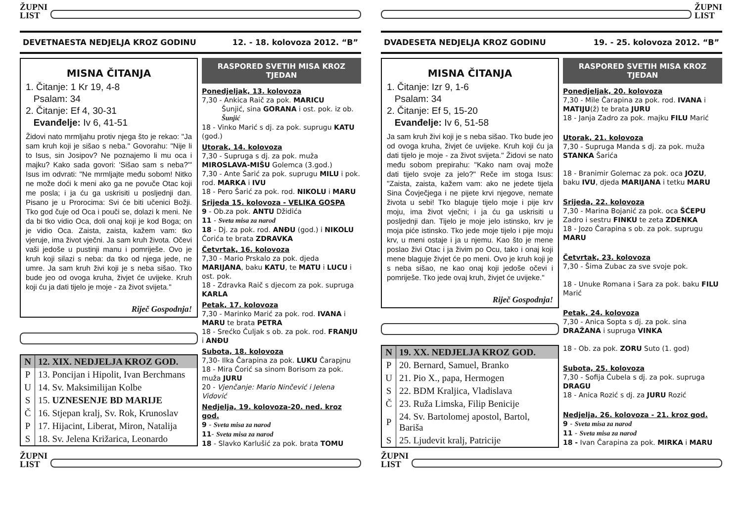ŽUPNI
LIST
DEVETNAESTA NEDJELJA KROZ GODINU 12. - 18. kolovoza 2012. “B”
MISNA ČITANJA
1. Čitanje: 1 Kr 19, 4-8
Psalam: 34
2. Čitanje: Ef 4, 30-31
Evanđelje: Iv 6, 41-51
Židovi nato mrmljahu protiv njega što je rekao: "Ja sam kruh koji je sišao s neba." Govorahu: "Nije li to Isus, sin Josipov? Ne poznajemo li mu oca i majku? Kako sada govori: 'Sišao sam s neba?'" Isus im odvrati: "Ne mrmljajte među sobom! Nitko ne može doći k meni ako ga ne povuče Otac koji me posla; i ja ću ga uskrisiti u posljednji dan. Pisano je u Prorocima: Svi će biti učenici Božji. Tko god čuje od Oca i pouči se, dolazi k meni. Ne da bi tko vidio Oca, doli onaj koji je kod Boga; on je vidio Oca. Zaista, zaista, kažem vam: tko vjeruje, ima život vječni. Ja sam kruh života. Očevi vaši jedoše u pustinji manu i pomriješe. Ovo je kruh koji silazi s neba: da tko od njega jede, ne umre. Ja sam kruh živi koji je s neba sišao. Tko bude jeo od ovoga kruha, živjet će uvijeke. Kruh koji ću ja dati tijelo je moje - za život svijeta."
Riječ Gospodnja!
| N | 12. XIX. NEDJELJA KROZ GOD. |
| P | 13. Poncijan i Hipolit, Ivan Berchmans |
| U | 14. Sv. Maksimilijan Kolbe |
| S | 15. UZNESENJE BD MARIJE |
| Č | 16. Stjepan kralj, Sv. Rok, Krunoslav |
| P | 17. Hijacint, Liberat, Miron, Natalija |
| S | 18. Sv. Jelena Križarica, Leonardo |
RASPORED SVETIH MISA KROZ TJEDAN
Ponedjeljak, 13. kolovoza
7,30 - Ankica Raič za pok. MARICU
Šunjić, sina GORANA i ost. pok. iz ob. Šunjić
18 - Vinko Marić s dj. za pok. suprugu KATU (god.)
Utorak, 14. kolovoza
7,30 - Supruga s dj. za pok. muža MIROSLAVA-MIŠU Golemca (3.god.)
7,30 - Ante Šarić za pok. suprugu MILU i pok. rod. MARKA i IVU
18 - Pero Šarić za pok. rod. NIKOLU i MARU
Srijeda 15. kolovoza - VELIKA GOSPA
9 - Ob.za pok. ANTU Džidića
11 - Sveta misa za narod
18 - Dj. za pok. rod. ANĐU (god.) i NIKOLU Ćorića te brata ZDRAVKA
Četvrtak, 16. kolovoza
7,30 - Mario Prskalo za pok. djeda MARIJANA, baku KATU, te MATU i LUCU i ost. pok.
18 - Zdravka Raič s djecom za pok. supruga KARLA
Petak, 17. kolovoza
7,30 - Marinko Marić za pok. rod. IVANA i MARU te brata PETRA
18 - Srećko Čuljak s ob. za pok. rod. FRANJU i ANĐU
Subota, 18. kolovoza
7,30- Ilka Čarapina za pok. LUKU Čarapjnu
18 - Mira Ćorić sa sinom Borisom za pok. muža JURU
20 - Vjenčanje: Mario Ninčević i Jelena Vidović
Nedjelja, 19. kolovoza-20. ned. kroz god.
9 - Sveta misa za narod
11- Sveta misa za narod
18 - Slavko Karlušić za pok. brata TOMU
ŽUPNI
LIST
ŽUPNI
LIST
DVADESETA NEDJELJA KROZ GODINU 19. - 25. kolovoza 2012. “B”
MISNA ČITANJA
1. Čitanje: Izr 9, 1-6
Psalam: 34
2. Čitanje: Ef 5, 15-20
Evanđelje: Iv 6, 51-58
Ja sam kruh živi koji je s neba sišao. Tko bude jeo od ovoga kruha, živjet će uvijeke. Kruh koji ću ja dati tijelo je moje - za život svijeta." Židovi se nato među sobom prepirahu: "Kako nam ovaj može dati tijelo svoje za jelo?" Reče im stoga Isus: "Zaista, zaista, kažem vam: ako ne jedete tijela Sina Čovječjega i ne pijete krvi njegove, nemate života u sebi! Tko blaguje tijelo moje i pije krv moju, ima život vječni; i ja ću ga uskrisiti u posljednji dan. Tijelo je moje jelo istinsko, krv je moja piće istinsko. Tko jede moje tijelo i pije moju krv, u meni ostaje i ja u njemu. Kao što je mene poslao živi Otac i ja živim po Ocu, tako i onaj koji mene blaguje živjet će po meni. Ovo je kruh koji je s neba sišao, ne kao onaj koji jedoše očevi i pomriješe. Tko jede ovaj kruh, živjet će uvijeke."
Riječ Gospodnja!
| N | 19. XX. NEDJELJA KROZ GOD. |
| P | 20. Bernard, Samuel, Branko |
| U | 21. Pio X., papa, Hermogen |
| S | 22. BDM Kraljica, Vladislava |
| Č | 23. Ruža Limska, Filip Benicije |
| P | 24. Sv. Bartolomej apostol, Bartol, Bariša |
| S | 25. Ljudevit kralj, Patricije |
RASPORED SVETIH MISA KROZ TJEDAN
Ponedjeljak, 20. kolovoza
7,30 - Mile Čarapina za pok. rod. IVANA i MATIJU(ž) te brata JURU
18 - Janja Zadro za pok. majku FILU Marić
Utorak, 21. kolovoza
7,30 - Supruga Manda s dj. za pok. muža STANKA Šarića
18 - Branimir Golemac za pok. oca JOZU, baku IVU, djeda MARIJANA i tetku MARU
Srijeda, 22. kolovoza
7,30 - Marina Bojanić za pok. oca ŠĆEPU Zadro i sestru FINKU te zeta ZDENKA
18 - Jozo Čarapina s ob. za pok. suprugu MARU
Četvrtak, 23. kolovoza
7,30 - Šima Zubac za sve svoje pok.
18 - Unuke Romana i Sara za pok. baku FILU Marić
Petak, 24. kolovoza
7,30 - Anica Sopta s dj. za pok. sina DRAŽANA i supruga VINKA
18 - Ob. za pok. ZORU Suto (1. god)
Subota, 25. kolovoza
7,30 - Sofija Ćubela s dj. za pok. supruga DRAGU
18 - Anica Rozić s dj. za JURU Rozić
Nedjelja, 26. kolovoza - 21. kroz god.
9 - Sveta misa za narod
11 - Sveta misa za narod
18 - Ivan Čarapina za pok. MIRKA i MARU
ŽUPNI
LIST